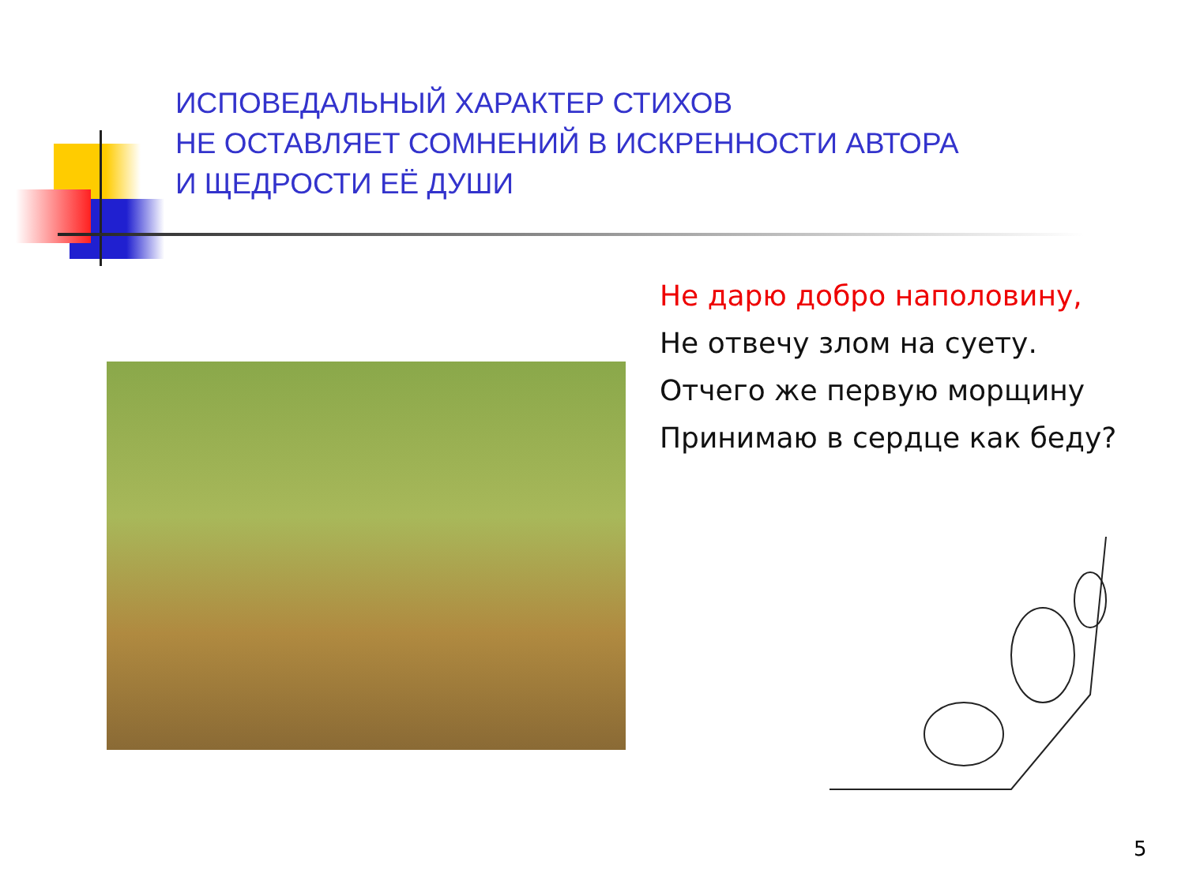ИСПОВЕДАЛЬНЫЙ ХАРАКТЕР СТИХОВ
НЕ ОСТАВЛЯЕТ СОМНЕНИЙ В ИСКРЕННОСТИ АВТОРА
И ЩЕДРОСТИ ЕЁ ДУШИ
Не дарю добро наполовину,
Не отвечу злом на суету.
Отчего же первую морщину
Принимаю в сердце как беду?
5